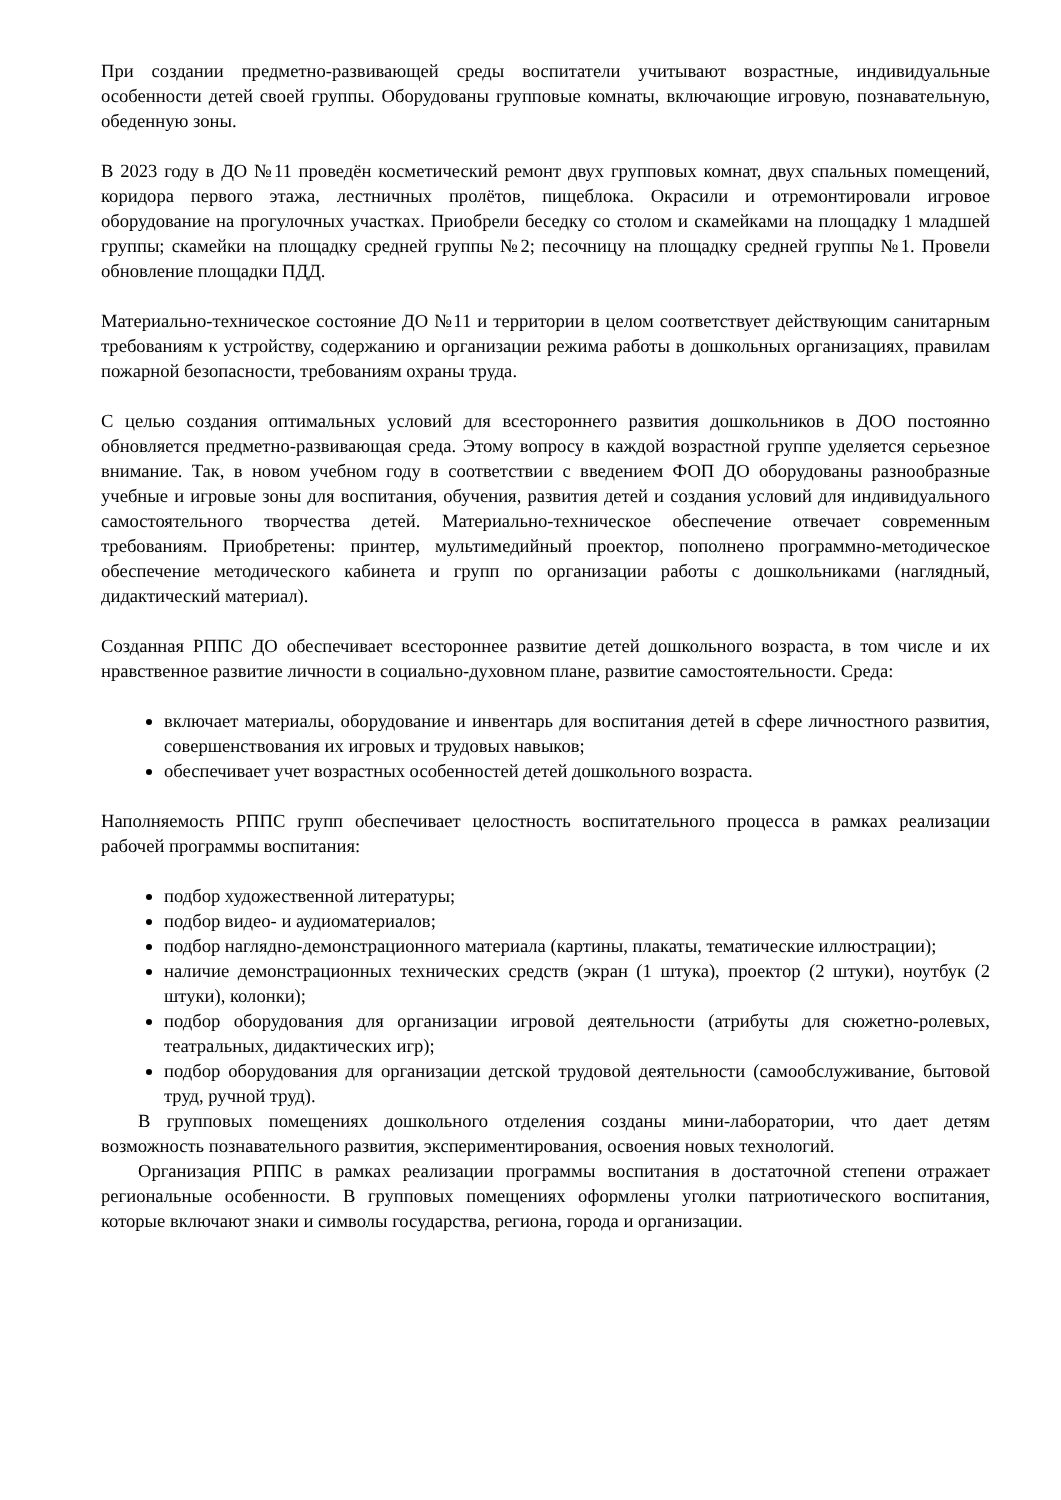При создании предметно-развивающей среды воспитатели учитывают возрастные, индивидуальные особенности детей своей группы. Оборудованы групповые комнаты, включающие игровую, познавательную, обеденную зоны.
В 2023 году в ДО №11 проведён косметический ремонт двух групповых комнат, двух спальных помещений, коридора первого этажа, лестничных пролётов, пищеблока. Окрасили и отремонтировали игровое оборудование на прогулочных участках. Приобрели беседку со столом и скамейками на площадку 1 младшей группы; скамейки на площадку средней группы №2; песочницу на площадку средней группы №1. Провели обновление площадки ПДД.
Материально-техническое состояние ДО №11 и территории в целом соответствует действующим санитарным требованиям к устройству, содержанию и организации режима работы в дошкольных организациях, правилам пожарной безопасности, требованиям охраны труда.
С целью создания оптимальных условий для всестороннего развития дошкольников в ДОО постоянно обновляется предметно-развивающая среда. Этому вопросу в каждой возрастной группе уделяется серьезное внимание. Так, в новом учебном году в соответствии с введением ФОП ДО оборудованы разнообразные учебные и игровые зоны для воспитания, обучения, развития детей и создания условий для индивидуального самостоятельного творчества детей. Материально-техническое обеспечение отвечает современным требованиям. Приобретены: принтер, мультимедийный проектор, пополнено программно-методическое обеспечение методического кабинета и групп по организации работы с дошкольниками (наглядный, дидактический материал).
Созданная РППС ДО обеспечивает всестороннее развитие детей дошкольного возраста, в том числе и их нравственное развитие личности в социально-духовном плане, развитие самостоятельности. Среда:
включает материалы, оборудование и инвентарь для воспитания детей в сфере личностного развития, совершенствования их игровых и трудовых навыков;
обеспечивает учет возрастных особенностей детей дошкольного возраста.
Наполняемость РППС групп обеспечивает целостность воспитательного процесса в рамках реализации рабочей программы воспитания:
подбор художественной литературы;
подбор видео- и аудиоматериалов;
подбор наглядно-демонстрационного материала (картины, плакаты, тематические иллюстрации);
наличие демонстрационных технических средств (экран (1 штука), проектор (2 штуки), ноутбук (2 штуки), колонки);
подбор оборудования для организации игровой деятельности (атрибуты для сюжетно-ролевых, театральных, дидактических игр);
подбор оборудования для организации детской трудовой деятельности (самообслуживание, бытовой труд, ручной труд).
В групповых помещениях дошкольного отделения созданы мини-лаборатории, что дает детям возможность познавательного развития, экспериментирования, освоения новых технологий.
Организация РППС в рамках реализации программы воспитания в достаточной степени отражает региональные особенности. В групповых помещениях оформлены уголки патриотического воспитания, которые включают знаки и символы государства, региона, города и организации.